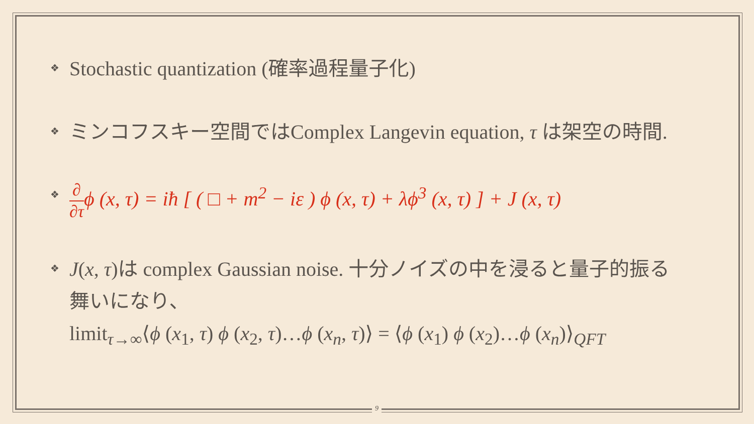❖
Stochastic quantization (確率過程量子化)
❖
ミンコフスキー空間ではComplex Langevin equation, τ は架空の時間.
❖
∂ ∂τϕ (x, τ) = iħ [ ( □ + m<sup>2</sup> − iε ) ϕ (x, τ) + λϕ<sup>3</sup> (x, τ) ] + J (x, τ)
❖
J(x, τ)は complex Gaussian noise. 十分ノイズの中を浸ると量子的振る
舞いになり、
limit<sub>τ→∞</sub>⟨ϕ (x<sub>1</sub>, τ) ϕ (x<sub>2</sub>, τ)…ϕ (x<sub>n</sub>, τ)⟩ = ⟨ϕ (x<sub>1</sub>) ϕ (x<sub>2</sub>)…ϕ (x<sub>n</sub>)⟩<sub>QFT</sub>
9